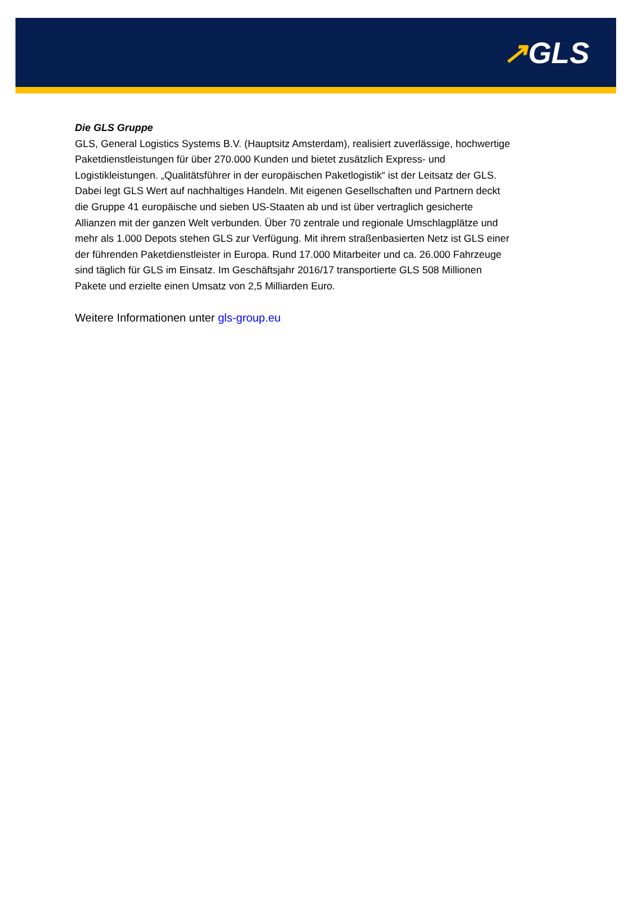↗GLS
Die GLS Gruppe
GLS, General Logistics Systems B.V. (Hauptsitz Amsterdam), realisiert zuverlässige, hochwertige Paketdienstleistungen für über 270.000 Kunden und bietet zusätzlich Express- und Logistikleistungen. „Qualitätsführer in der europäischen Paketlogistik“ ist der Leitsatz der GLS. Dabei legt GLS Wert auf nachhaltiges Handeln. Mit eigenen Gesellschaften und Partnern deckt die Gruppe 41 europäische und sieben US-Staaten ab und ist über vertraglich gesicherte Allianzen mit der ganzen Welt verbunden. Über 70 zentrale und regionale Umschlagplätze und mehr als 1.000 Depots stehen GLS zur Verfügung. Mit ihrem straßenbasierten Netz ist GLS einer der führenden Paketdienstleister in Europa. Rund 17.000 Mitarbeiter und ca. 26.000 Fahrzeuge sind täglich für GLS im Einsatz. Im Geschäftsjahr 2016/17 transportierte GLS 508 Millionen Pakete und erzielte einen Umsatz von 2,5 Milliarden Euro.
Weitere Informationen unter gls-group.eu